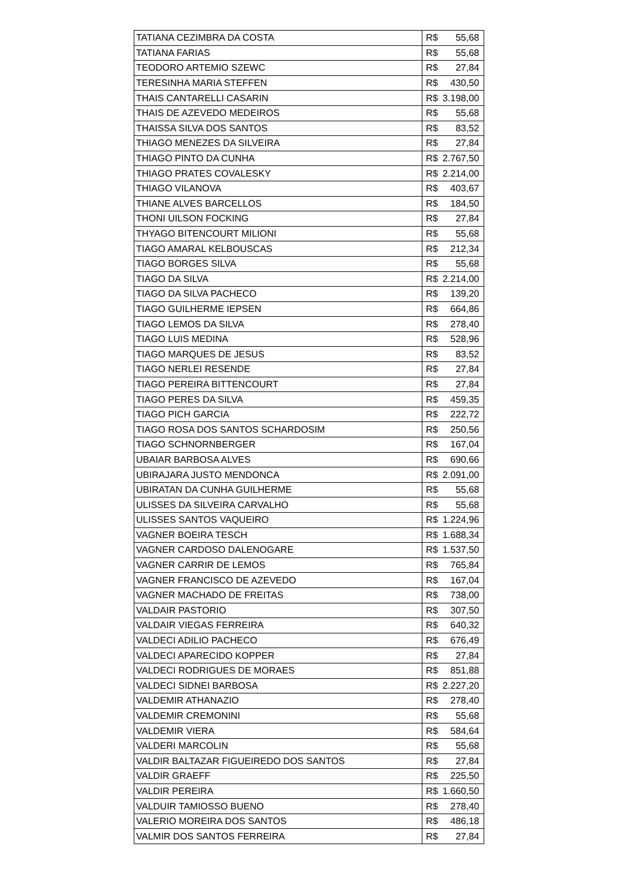| TATIANA CEZIMBRA DA COSTA | R$ | 55,68 |
| TATIANA FARIAS | R$ | 55,68 |
| TEODORO ARTEMIO SZEWC | R$ | 27,84 |
| TERESINHA MARIA STEFFEN | R$ | 430,50 |
| THAIS CANTARELLI CASARIN | R$ | 3.198,00 |
| THAIS DE AZEVEDO MEDEIROS | R$ | 55,68 |
| THAISSA SILVA DOS SANTOS | R$ | 83,52 |
| THIAGO MENEZES DA SILVEIRA | R$ | 27,84 |
| THIAGO PINTO DA CUNHA | R$ | 2.767,50 |
| THIAGO PRATES COVALESKY | R$ | 2.214,00 |
| THIAGO VILANOVA | R$ | 403,67 |
| THIANE ALVES BARCELLOS | R$ | 184,50 |
| THONI UILSON FOCKING | R$ | 27,84 |
| THYAGO BITENCOURT MILIONI | R$ | 55,68 |
| TIAGO AMARAL KELBOUSCAS | R$ | 212,34 |
| TIAGO BORGES SILVA | R$ | 55,68 |
| TIAGO DA SILVA | R$ | 2.214,00 |
| TIAGO DA SILVA PACHECO | R$ | 139,20 |
| TIAGO GUILHERME IEPSEN | R$ | 664,86 |
| TIAGO LEMOS DA SILVA | R$ | 278,40 |
| TIAGO LUIS MEDINA | R$ | 528,96 |
| TIAGO MARQUES DE JESUS | R$ | 83,52 |
| TIAGO NERLEI RESENDE | R$ | 27,84 |
| TIAGO PEREIRA BITTENCOURT | R$ | 27,84 |
| TIAGO PERES DA SILVA | R$ | 459,35 |
| TIAGO PICH GARCIA | R$ | 222,72 |
| TIAGO ROSA DOS SANTOS SCHARDOSIM | R$ | 250,56 |
| TIAGO SCHNORNBERGER | R$ | 167,04 |
| UBAIAR BARBOSA ALVES | R$ | 690,66 |
| UBIRAJARA JUSTO MENDONCA | R$ | 2.091,00 |
| UBIRATAN DA CUNHA GUILHERME | R$ | 55,68 |
| ULISSES DA SILVEIRA CARVALHO | R$ | 55,68 |
| ULISSES SANTOS VAQUEIRO | R$ | 1.224,96 |
| VAGNER BOEIRA TESCH | R$ | 1.688,34 |
| VAGNER CARDOSO DALENOGARE | R$ | 1.537,50 |
| VAGNER CARRIR DE LEMOS | R$ | 765,84 |
| VAGNER FRANCISCO DE AZEVEDO | R$ | 167,04 |
| VAGNER MACHADO DE FREITAS | R$ | 738,00 |
| VALDAIR PASTORIO | R$ | 307,50 |
| VALDAIR VIEGAS FERREIRA | R$ | 640,32 |
| VALDECI ADILIO PACHECO | R$ | 676,49 |
| VALDECI APARECIDO KOPPER | R$ | 27,84 |
| VALDECI RODRIGUES DE MORAES | R$ | 851,88 |
| VALDECI SIDNEI BARBOSA | R$ | 2.227,20 |
| VALDEMIR ATHANAZIO | R$ | 278,40 |
| VALDEMIR CREMONINI | R$ | 55,68 |
| VALDEMIR VIERA | R$ | 584,64 |
| VALDERI MARCOLIN | R$ | 55,68 |
| VALDIR BALTAZAR FIGUEIREDO DOS SANTOS | R$ | 27,84 |
| VALDIR GRAEFF | R$ | 225,50 |
| VALDIR PEREIRA | R$ | 1.660,50 |
| VALDUIR TAMIOSSO BUENO | R$ | 278,40 |
| VALERIO MOREIRA DOS SANTOS | R$ | 486,18 |
| VALMIR DOS SANTOS FERREIRA | R$ | 27,84 |